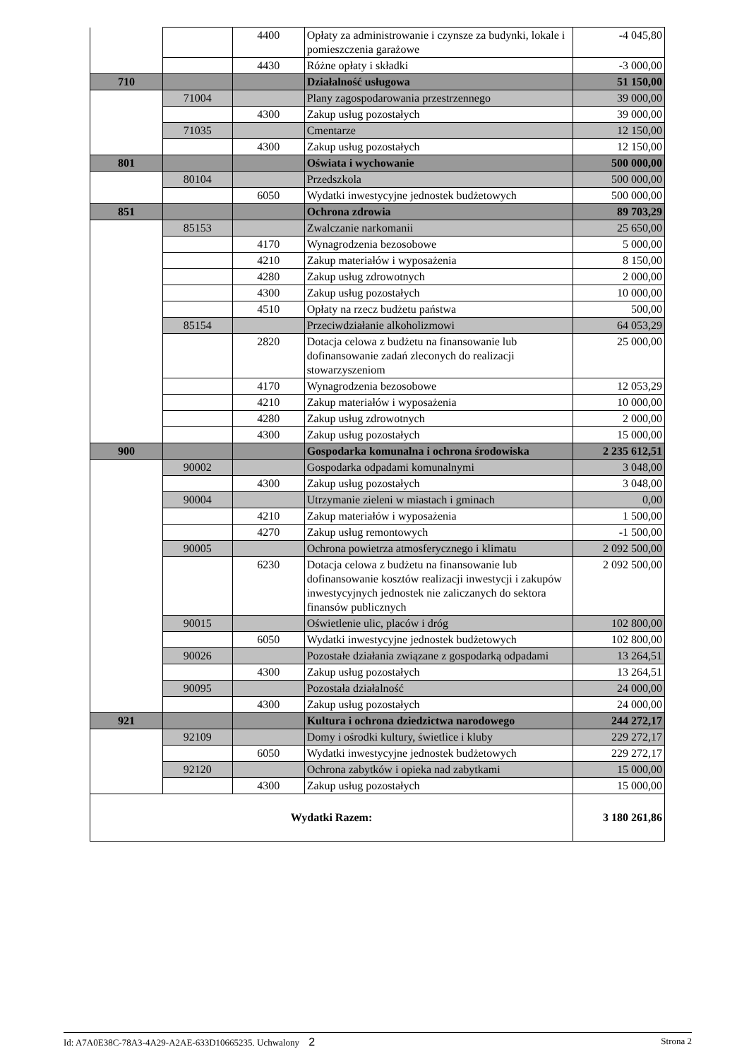| | | 4400 | Opłaty za administrowanie i czynsze za budynki, lokale i pomieszczenia garażowe | -4 045,80 |
| | | 4430 | Różne opłaty i składki | -3 000,00 |
| 710 | | | Działalność usługowa | 51 150,00 |
| | 71004 | | Plany zagospodarowania przestrzennego | 39 000,00 |
| | | 4300 | Zakup usług pozostałych | 39 000,00 |
| | 71035 | | Cmentarze | 12 150,00 |
| | | 4300 | Zakup usług pozostałych | 12 150,00 |
| 801 | | | Oświata i wychowanie | 500 000,00 |
| | 80104 | | Przedszkola | 500 000,00 |
| | | 6050 | Wydatki inwestycyjne jednostek budżetowych | 500 000,00 |
| 851 | | | Ochrona zdrowia | 89 703,29 |
| | 85153 | | Zwalczanie narkomanii | 25 650,00 |
| | | 4170 | Wynagrodzenia bezosobowe | 5 000,00 |
| | | 4210 | Zakup materiałów i wyposażenia | 8 150,00 |
| | | 4280 | Zakup usług zdrowotnych | 2 000,00 |
| | | 4300 | Zakup usług pozostałych | 10 000,00 |
| | | 4510 | Opłaty na rzecz budżetu państwa | 500,00 |
| | 85154 | | Przeciwdziałanie alkoholizmowi | 64 053,29 |
| | | 2820 | Dotacja celowa z budżetu na finansowanie lub dofinansowanie zadań zleconych do realizacji stowarzyszeniom | 25 000,00 |
| | | 4170 | Wynagrodzenia bezosobowe | 12 053,29 |
| | | 4210 | Zakup materiałów i wyposażenia | 10 000,00 |
| | | 4280 | Zakup usług zdrowotnych | 2 000,00 |
| | | 4300 | Zakup usług pozostałych | 15 000,00 |
| 900 | | | Gospodarka komunalna i ochrona środowiska | 2 235 612,51 |
| | 90002 | | Gospodarka odpadami komunalnymi | 3 048,00 |
| | | 4300 | Zakup usług pozostałych | 3 048,00 |
| | 90004 | | Utrzymanie zieleni w miastach i gminach | 0,00 |
| | | 4210 | Zakup materiałów i wyposażenia | 1 500,00 |
| | | 4270 | Zakup usług remontowych | -1 500,00 |
| | 90005 | | Ochrona powietrza atmosferycznego i klimatu | 2 092 500,00 |
| | | 6230 | Dotacja celowa z budżetu na finansowanie lub dofinansowanie kosztów realizacji inwestycji i zakupów inwestycyjnych jednostek nie zaliczanych do sektora finansów publicznych | 2 092 500,00 |
| | 90015 | | Oświetlenie ulic, placów i dróg | 102 800,00 |
| | | 6050 | Wydatki inwestycyjne jednostek budżetowych | 102 800,00 |
| | 90026 | | Pozostałe działania związane z gospodarką odpadami | 13 264,51 |
| | | 4300 | Zakup usług pozostałych | 13 264,51 |
| | 90095 | | Pozostała działalność | 24 000,00 |
| | | 4300 | Zakup usług pozostałych | 24 000,00 |
| 921 | | | Kultura i ochrona dziedzictwa narodowego | 244 272,17 |
| | 92109 | | Domy i ośrodki kultury, świetlice i kluby | 229 272,17 |
| | | 6050 | Wydatki inwestycyjne jednostek budżetowych | 229 272,17 |
| | 92120 | | Ochrona zabytków i opieka nad zabytkami | 15 000,00 |
| | | 4300 | Zakup usług pozostałych | 15 000,00 |
| Wydatki Razem: | | | | 3 180 261,86 |
Id: A7A0E38C-78A3-4A29-A2AE-633D10665235. Uchwalony 2 Strona 2